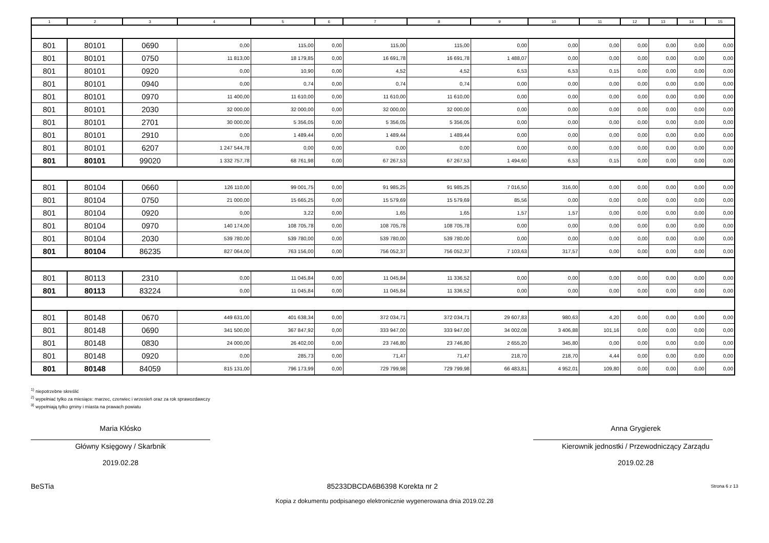| 1 | 2 | 3 | 4 | 5 | 6 | 7 | 8 | 9 | 10 | 11 | 12 | 13 | 14 | 15 |
| --- | --- | --- | --- | --- | --- | --- | --- | --- | --- | --- | --- | --- | --- | --- |
| 801 | 80101 | 0690 | 0,00 | 115,00 | 0,00 | 115,00 | 115,00 | 0,00 | 0,00 | 0,00 | 0,00 | 0,00 | 0,00 | 0,00 |
| 801 | 80101 | 0750 | 11 813,00 | 18 179,85 | 0,00 | 16 691,78 | 16 691,78 | 1 488,07 | 0,00 | 0,00 | 0,00 | 0,00 | 0,00 | 0,00 |
| 801 | 80101 | 0920 | 0,00 | 10,90 | 0,00 | 4,52 | 4,52 | 6,53 | 6,53 | 0,15 | 0,00 | 0,00 | 0,00 | 0,00 |
| 801 | 80101 | 0940 | 0,00 | 0,74 | 0,00 | 0,74 | 0,74 | 0,00 | 0,00 | 0,00 | 0,00 | 0,00 | 0,00 | 0,00 |
| 801 | 80101 | 0970 | 11 400,00 | 11 610,00 | 0,00 | 11 610,00 | 11 610,00 | 0,00 | 0,00 | 0,00 | 0,00 | 0,00 | 0,00 | 0,00 |
| 801 | 80101 | 2030 | 32 000,00 | 32 000,00 | 0,00 | 32 000,00 | 32 000,00 | 0,00 | 0,00 | 0,00 | 0,00 | 0,00 | 0,00 | 0,00 |
| 801 | 80101 | 2701 | 30 000,00 | 5 356,05 | 0,00 | 5 356,05 | 5 356,05 | 0,00 | 0,00 | 0,00 | 0,00 | 0,00 | 0,00 | 0,00 |
| 801 | 80101 | 2910 | 0,00 | 1 489,44 | 0,00 | 1 489,44 | 1 489,44 | 0,00 | 0,00 | 0,00 | 0,00 | 0,00 | 0,00 | 0,00 |
| 801 | 80101 | 6207 | 1 247 544,78 | 0,00 | 0,00 | 0,00 | 0,00 | 0,00 | 0,00 | 0,00 | 0,00 | 0,00 | 0,00 | 0,00 |
| 801 | 80101 | 99020 | 1 332 757,78 | 68 761,98 | 0,00 | 67 267,53 | 67 267,53 | 1 494,60 | 6,53 | 0,15 | 0,00 | 0,00 | 0,00 | 0,00 |
| 801 | 80104 | 0660 | 126 110,00 | 99 001,75 | 0,00 | 91 985,25 | 91 985,25 | 7 016,50 | 316,00 | 0,00 | 0,00 | 0,00 | 0,00 | 0,00 |
| 801 | 80104 | 0750 | 21 000,00 | 15 665,25 | 0,00 | 15 579,69 | 15 579,69 | 85,56 | 0,00 | 0,00 | 0,00 | 0,00 | 0,00 | 0,00 |
| 801 | 80104 | 0920 | 0,00 | 3,22 | 0,00 | 1,65 | 1,65 | 1,57 | 1,57 | 0,00 | 0,00 | 0,00 | 0,00 | 0,00 |
| 801 | 80104 | 0970 | 140 174,00 | 108 705,78 | 0,00 | 108 705,78 | 108 705,78 | 0,00 | 0,00 | 0,00 | 0,00 | 0,00 | 0,00 | 0,00 |
| 801 | 80104 | 2030 | 539 780,00 | 539 780,00 | 0,00 | 539 780,00 | 539 780,00 | 0,00 | 0,00 | 0,00 | 0,00 | 0,00 | 0,00 | 0,00 |
| 801 | 80104 | 86235 | 827 064,00 | 763 156,00 | 0,00 | 756 052,37 | 756 052,37 | 7 103,63 | 317,57 | 0,00 | 0,00 | 0,00 | 0,00 | 0,00 |
| 801 | 80113 | 2310 | 0,00 | 11 045,84 | 0,00 | 11 045,84 | 11 336,52 | 0,00 | 0,00 | 0,00 | 0,00 | 0,00 | 0,00 | 0,00 |
| 801 | 80113 | 83224 | 0,00 | 11 045,84 | 0,00 | 11 045,84 | 11 336,52 | 0,00 | 0,00 | 0,00 | 0,00 | 0,00 | 0,00 | 0,00 |
| 801 | 80148 | 0670 | 449 631,00 | 401 638,34 | 0,00 | 372 034,71 | 372 034,71 | 29 607,83 | 980,63 | 4,20 | 0,00 | 0,00 | 0,00 | 0,00 |
| 801 | 80148 | 0690 | 341 500,00 | 367 847,92 | 0,00 | 333 947,00 | 333 947,00 | 34 002,08 | 3 406,88 | 101,16 | 0,00 | 0,00 | 0,00 | 0,00 |
| 801 | 80148 | 0830 | 24 000,00 | 26 402,00 | 0,00 | 23 746,80 | 23 746,80 | 2 655,20 | 345,80 | 0,00 | 0,00 | 0,00 | 0,00 | 0,00 |
| 801 | 80148 | 0920 | 0,00 | 285,73 | 0,00 | 71,47 | 71,47 | 218,70 | 218,70 | 4,44 | 0,00 | 0,00 | 0,00 | 0,00 |
| 801 | 80148 | 84059 | 815 131,00 | 796 173,99 | 0,00 | 729 799,98 | 729 799,98 | 66 483,81 | 4 952,01 | 109,80 | 0,00 | 0,00 | 0,00 | 0,00 |
<sup>1)</sup> niepotrzebne skreślić
<sup>2)</sup> wypełniać tylko za miesiące: marzec, czerwiec i wrzesień oraz za rok sprawozdawczy
<sup>3)</sup> wypełniają tylko gminy i miasta na prawach powiatu
Maria Kłósko
Główny Księgowy / Skarbnik
2019.02.28
Anna Grygierek
Kierownik jednostki / Przewodniczący Zarządu
2019.02.28
BeSTia 85233DBCDA6B6398 Korekta nr 2 Strona 6 z 13
Kopia z dokumentu podpisanego elektronicznie wygenerowana dnia 2019.02.28